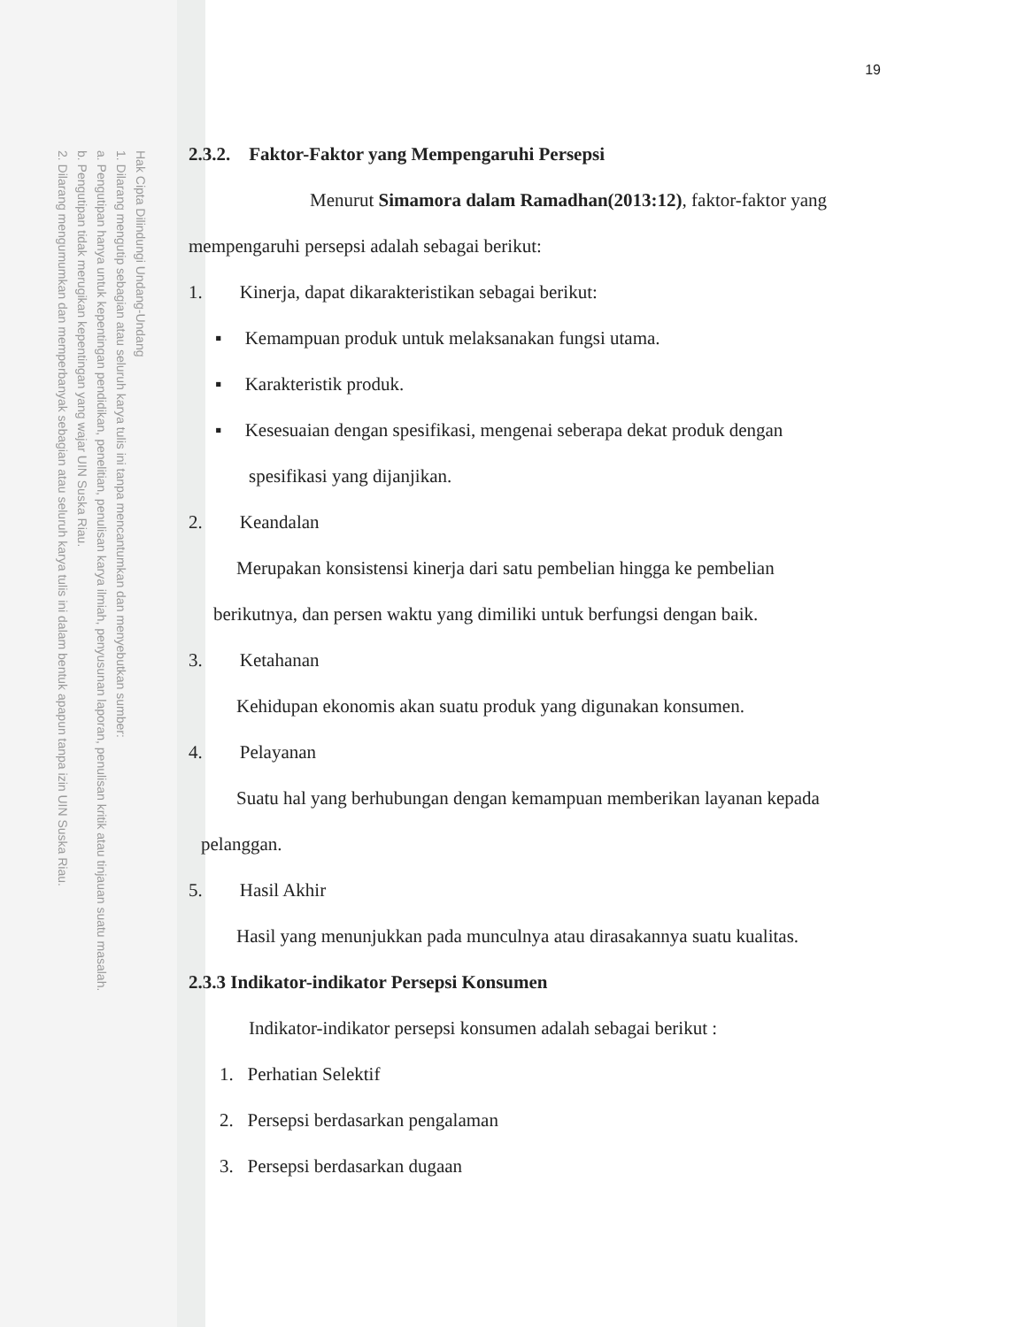Hak Cipta Dilindungi Undang-Undang
1. Dilarang mengutip sebagian atau seluruh karya tulis ini tanpa mencantumkan dan menyebutkan sumber:
a. Pengutipan hanya untuk kepentingan pendidikan, penelitian, penulisan karya ilmiah, penyusunan laporan, penulisan kritik atau tinjauan suatu masalah.
b. Pengutipan tidak merugikan kepentingan yang wajar UIN Suska Riau.
2. Dilarang mengumumkan dan memperbanyak sebagian atau seluruh karya tulis ini dalam bentuk apapun tanpa izin UIN Suska Riau.
19
2.3.2. Faktor-Faktor yang Mempengaruhi Persepsi
Menurut Simamora dalam Ramadhan(2013:12), faktor-faktor yang
mempengaruhi persepsi adalah sebagai berikut:
1. Kinerja, dapat dikarakteristikan sebagai berikut:
▪ Kemampuan produk untuk melaksanakan fungsi utama.
▪ Karakteristik produk.
▪ Kesesuaian dengan spesifikasi, mengenai seberapa dekat produk dengan
spesifikasi yang dijanjikan.
2. Keandalan
Merupakan konsistensi kinerja dari satu pembelian hingga ke pembelian
berikutnya, dan persen waktu yang dimiliki untuk berfungsi dengan baik.
3. Ketahanan
Kehidupan ekonomis akan suatu produk yang digunakan konsumen.
4. Pelayanan
Suatu hal yang berhubungan dengan kemampuan memberikan layanan kepada
pelanggan.
5. Hasil Akhir
Hasil yang menunjukkan pada munculnya atau dirasakannya suatu kualitas.
2.3.3 Indikator-indikator Persepsi Konsumen
Indikator-indikator persepsi konsumen adalah sebagai berikut :
1. Perhatian Selektif
2. Persepsi berdasarkan pengalaman
3. Persepsi berdasarkan dugaan